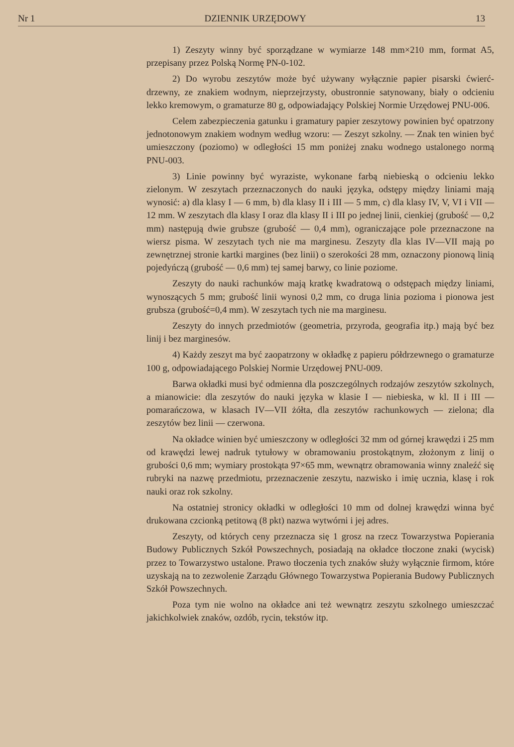Nr 1 DZIENNIK URZĘDOWY 13
1) Zeszyty winny być sporządzane w wymiarze 148 mm×210 mm, format A5, przepisany przez Polską Normę PN-0-102.
2) Do wyrobu zeszytów może być używany wyłącznie papier pisarski ćwierć-drzewny, ze znakiem wodnym, nieprzejrzysty, obustronnie satynowany, biały o odcieniu lekko kremowym, o gramaturze 80 g, odpowiadający Polskiej Normie Urzędowej PNU-006.
Celem zabezpieczenia gatunku i gramatury papier zeszytowy powinien być opatrzony jednotonowym znakiem wodnym według wzoru: — Zeszyt szkolny. — Znak ten winien być umieszczony (poziomo) w odległości 15 mm poniżej znaku wodnego ustalonego normą PNU-003.
3) Linie powinny być wyraziste, wykonane farbą niebieską o odcieniu lekko zielonym. W zeszytach przeznaczonych do nauki języka, odstępy między liniami mają wynosić: a) dla klasy I — 6 mm, b) dla klasy II i III — 5 mm, c) dla klasy IV, V, VI i VII — 12 mm. W zeszytach dla klasy I oraz dla klasy II i III po jednej linii, cienkiej (grubość — 0,2 mm) następują dwie grubsze (grubość — 0,4 mm), ograniczające pole przeznaczone na wiersz pisma. W zeszytach tych nie ma marginesu. Zeszyty dla klas IV—VII mają po zewnętrznej stronie kartki margines (bez linii) o szerokości 28 mm, oznaczony pionową linią pojedyńczą (grubość — 0,6 mm) tej samej barwy, co linie poziome.
Zeszyty do nauki rachunków mają kratkę kwadratową o odstępach między liniami, wynoszących 5 mm; grubość linii wynosi 0,2 mm, co druga linia pozioma i pionowa jest grubsza (grubość=0,4 mm). W zeszytach tych nie ma marginesu.
Zeszyty do innych przedmiotów (geometria, przyroda, geografia itp.) mają być bez linij i bez marginesów.
4) Każdy zeszyt ma być zaopatrzony w okładkę z papieru półdrzewnego o gramaturze 100 g, odpowiadającego Polskiej Normie Urzędowej PNU-009.
Barwa okładki musi być odmienna dla poszczególnych rodzajów zeszytów szkolnych, a mianowicie: dla zeszytów do nauki języka w klasie I — niebieska, w kl. II i III — pomarańczowa, w klasach IV—VII żółta, dla zeszytów rachunkowych — zielona; dla zeszytów bez linii — czerwona.
Na okładce winien być umieszczony w odległości 32 mm od górnej krawędzi i 25 mm od krawędzi lewej nadruk tytułowy w obramowaniu prostokątnym, złożonym z linij o grubości 0,6 mm; wymiary prostokąta 97×65 mm, wewnątrz obramowania winny znaleźć się rubryki na nazwę przedmiotu, przeznaczenie zeszytu, nazwisko i imię ucznia, klasę i rok nauki oraz rok szkolny.
Na ostatniej stronicy okładki w odległości 10 mm od dolnej krawędzi winna być drukowana czcionką petitową (8 pkt) nazwa wytwórni i jej adres.
Zeszyty, od których ceny przeznacza się 1 grosz na rzecz Towarzystwa Popierania Budowy Publicznych Szkół Powszechnych, posiadają na okładce tłoczone znaki (wycisk) przez to Towarzystwo ustalone. Prawo tłoczenia tych znaków służy wyłącznie firmom, które uzyskają na to zezwolenie Zarządu Głównego Towarzystwa Popierania Budowy Publicznych Szkół Powszechnych.
Poza tym nie wolno na okładce ani też wewnątrz zeszytu szkolnego umieszczać jakichkolwiek znaków, ozdób, rycin, tekstów itp.